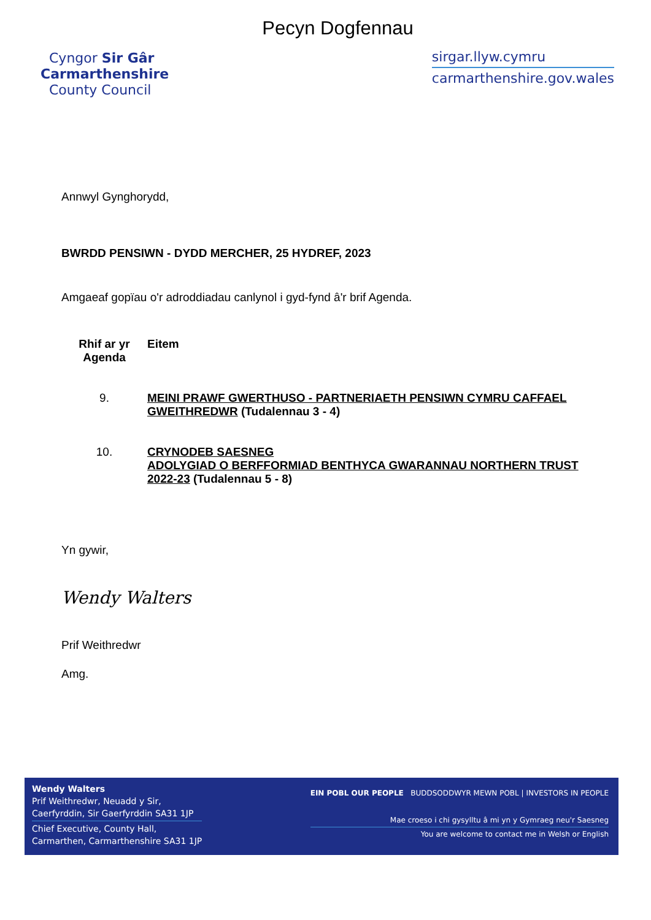Pecyn Dogfennau
Cyngor Sir Gâr
Carmarthenshire
County Council
sirgar.llyw.cymru
carmarthenshire.gov.wales
Annwyl Gynghorydd,
BWRDD PENSIWN - DYDD MERCHER, 25 HYDREF, 2023
Amgaeaf gopïau o'r adroddiadau canlynol i gyd-fynd â'r brif Agenda.
| Rhif ar yr Agenda | Eitem |
| --- | --- |
| 9. | MEINI PRAWF GWERTHUSO - PARTNERIAETH PENSIWN CYMRU CAFFAEL GWEITHREDWR (Tudalennau 3 - 4) |
| 10. | CRYNODEB SAESNEG ADOLYGIAD O BERFFORMIAD BENTHYCA GWARANNAU NORTHERN TRUST 2022-23 (Tudalennau 5 - 8) |
Yn gywir,
Wendy Walters
Prif Weithredwr
Amg.
Wendy Walters
Prif Weithredwr, Neuadd y Sir,
Caerfyrddin, Sir Gaerfyrddin SA31 1JP
Chief Executive, County Hall,
Carmarthen, Carmarthenshire SA31 1JP
EIN POBL OUR PEOPLE BUDDSODDWYR MEWN POBL | INVESTORS IN PEOPLE
Mae croeso i chi gysylltu â mi yn y Gymraeg neu'r Saesneg
You are welcome to contact me in Welsh or English